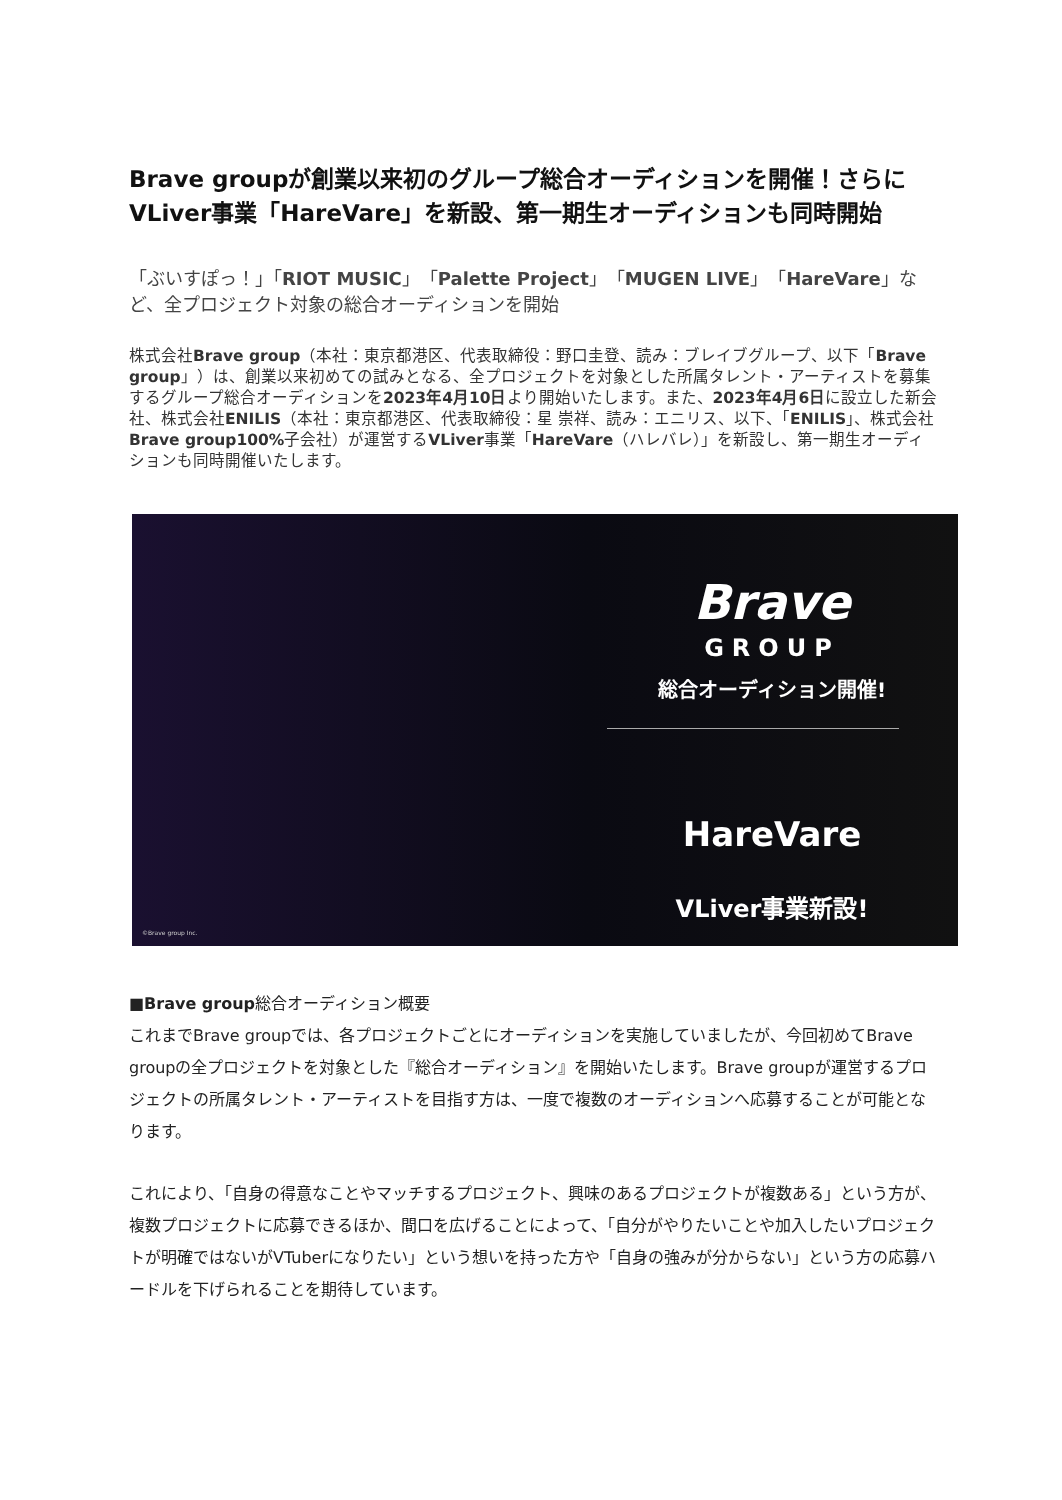Brave groupが創業以来初のグループ総合オーディションを開催！さらにVLiver事業「HareVare」を新設、第一期生オーディションも同時開始
「ぶいすぽっ！」「RIOT MUSIC」「Palette Project」「MUGEN LIVE」「HareVare」など、全プロジェクト対象の総合オーディションを開始
株式会社Brave group（本社：東京都港区、代表取締役：野口圭登、読み：ブレイブグループ、以下「Brave group」）は、創業以来初めての試みとなる、全プロジェクトを対象とした所属タレント・アーティストを募集するグループ総合オーディションを2023年4月10日より開始いたします。また、2023年4月6日に設立した新会社、株式会社ENILIS（本社：東京都港区、代表取締役：星 崇祥、読み：エニリス、以下、「ENILIS」、株式会社Brave group100% 子会社）が運営するVLiver事業「HareVare（ハレバレ）」を新設し、第一期生オーディションも同時開催いたします。
Brave
GROUP
総合オーディション開催!
HareVare
VLiver事業新設!
©Brave group Inc.
■Brave group総合オーディション概要
これまでBrave groupでは、各プロジェクトごとにオーディションを実施していましたが、今回初めてBrave groupの全プロジェクトを対象とした『総合オーディション』を開始いたします。Brave groupが運営するプロジェクトの所属タレント・アーティストを目指す方は、一度で複数のオーディションへ応募することが可能となります。
これにより、「自身の得意なことやマッチするプロジェクト、興味のあるプロジェクトが複数ある」という方が、複数プロジェクトに応募できるほか、間口を広げることによって、「自分がやりたいことや加入したいプロジェクトが明確ではないがVTuberになりたい」という想いを持った方や「自身の強みが分からない」という方の応募ハードルを下げられることを期待しています。